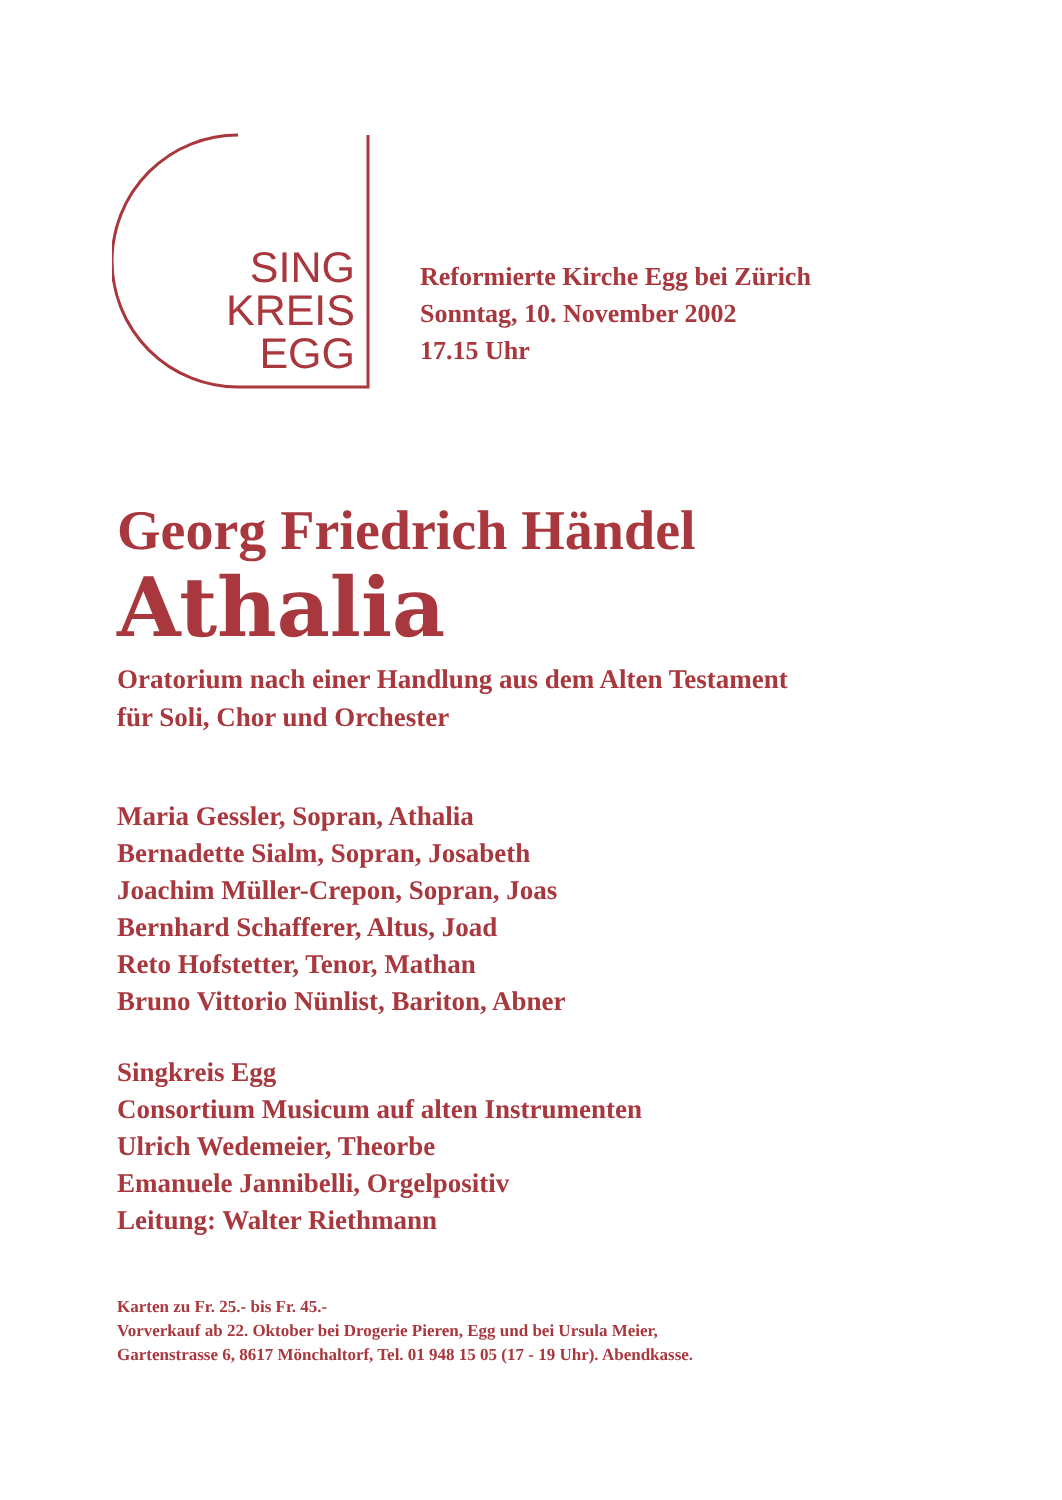SING
KREIS
EGG
Reformierte Kirche Egg bei Zürich
Sonntag, 10. November 2002
17.15 Uhr
Georg Friedrich Händel
Athalia
Oratorium nach einer Handlung aus dem Alten Testament
für Soli, Chor und Orchester
Maria Gessler, Sopran, Athalia
Bernadette Sialm, Sopran, Josabeth
Joachim Müller-Crepon, Sopran, Joas
Bernhard Schafferer, Altus, Joad
Reto Hofstetter, Tenor, Mathan
Bruno Vittorio Nünlist, Bariton, Abner
Singkreis Egg
Consortium Musicum auf alten Instrumenten
Ulrich Wedemeier, Theorbe
Emanuele Jannibelli, Orgelpositiv
Leitung: Walter Riethmann
Karten zu Fr. 25.- bis Fr. 45.-
Vorverkauf ab 22. Oktober bei Drogerie Pieren, Egg und bei Ursula Meier,
Gartenstrasse 6, 8617 Mönchaltorf, Tel. 01 948 15 05 (17 - 19 Uhr). Abendkasse.